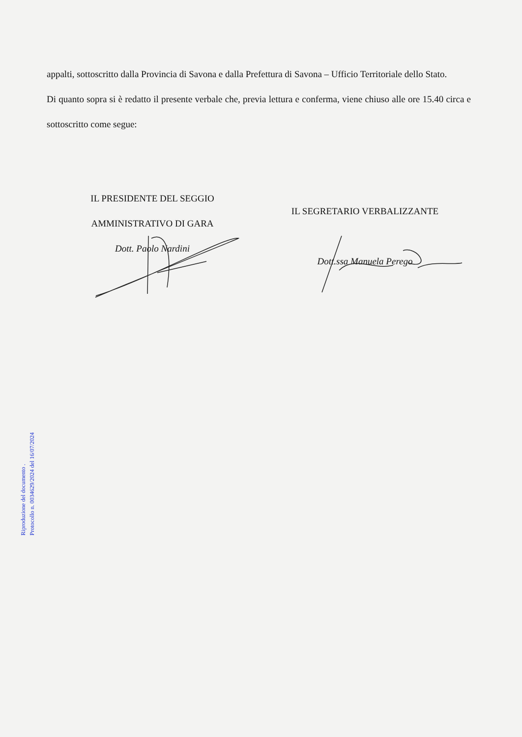appalti, sottoscritto dalla Provincia di Savona e dalla Prefettura di Savona – Ufficio Territoriale dello Stato.
Di quanto sopra si è redatto il presente verbale che, previa lettura e conferma, viene chiuso alle ore 15.40 circa e sottoscritto come segue:
IL PRESIDENTE DEL SEGGIO
AMMINISTRATIVO DI GARA
Dott. Paolo Nardini
IL SEGRETARIO VERBALIZZANTE
Dott.ssa Manuela Perego
Riproduzione del documento .
Protocollo n. 0034629/2024 del 16/07/2024